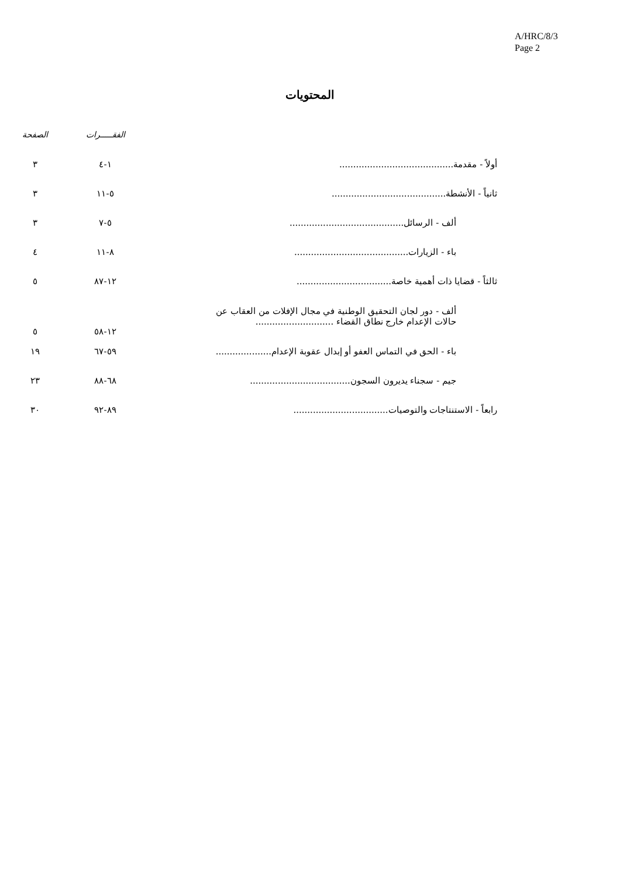A/HRC/8/3
Page 2
المحتويات
| | | الفقـــــرات | الصفحة |
| --- | --- | --- | --- |
| أولاً - مقدمة......................................... | | ١-٤ | ٣ |
| ثانياً - الأنشطة......................................... | | ٥-١١ | ٣ |
| ألف - الرسائل......................................... | | ٥-٧ | ٣ |
| باء - الزيارات......................................... | | ٨-١١ | ٤ |
| ثالثاً - قضايا ذات أهمية خاصة.................................. | | ١٢-٨٧ | ٥ |
| ألف - دور لجان التحقيق الوطنية في مجال الإفلات من العقاب عن حالات الإعدام خارج نطاق القضاء ............................ | | ١٢-٥٨ | ٥ |
| باء - الحق في التماس العفو أو إبدال عقوبة الإعدام.................... | | ٥٩-٦٧ | ١٩ |
| جيم - سجناء يديرون السجون.................................... | | ٦٨-٨٨ | ٢٣ |
| رابعاً - الاستنتاجات والتوصيات.................................. | | ٨٩-٩٢ | ٣٠ |